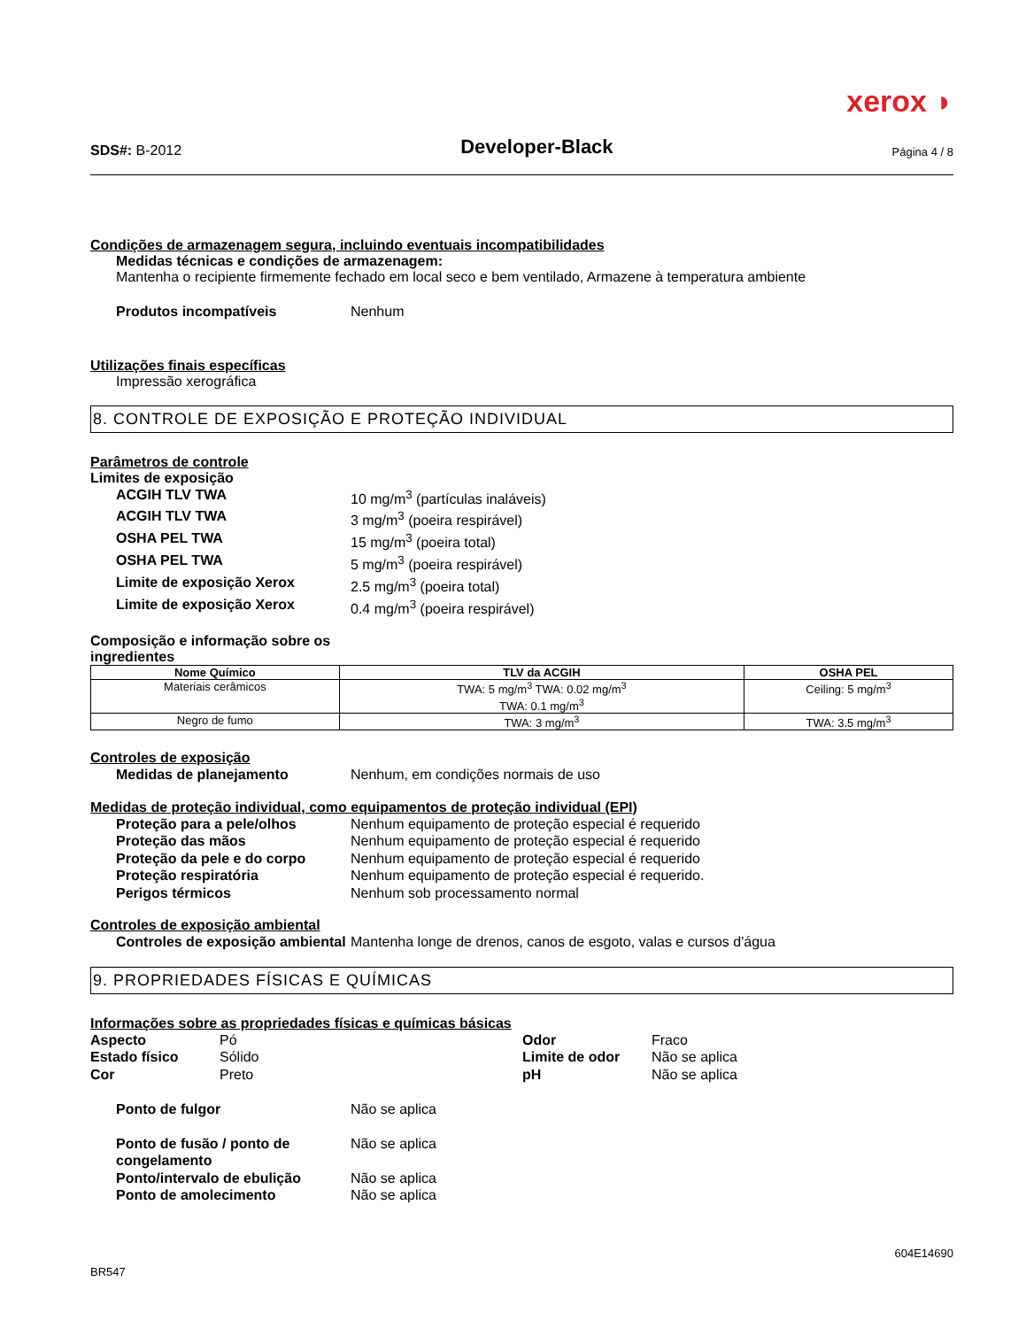xerox ◗
SDS#: B-2012
Developer-Black
Página 4 / 8
Condições de armazenagem segura, incluindo eventuais incompatibilidades
Medidas técnicas e condições de armazenagem:
Mantenha o recipiente firmemente fechado em local seco e bem ventilado, Armazene à temperatura ambiente
Produtos incompatíveis Nenhum
Utilizações finais específicas
Impressão xerográfica
8. CONTROLE DE EXPOSIÇÃO E PROTEÇÃO INDIVIDUAL
Parâmetros de controle
Limites de exposição
ACGIH TLV TWA 10 mg/m<sup>3</sup> (partículas inaláveis)
ACGIH TLV TWA 3 mg/m<sup>3</sup> (poeira respirável)
OSHA PEL TWA 15 mg/m<sup>3</sup> (poeira total)
OSHA PEL TWA 5 mg/m<sup>3</sup> (poeira respirável)
Limite de exposição Xerox 2.5 mg/m<sup>3</sup> (poeira total)
Limite de exposição Xerox 0.4 mg/m<sup>3</sup> (poeira respirável)
Composição e informação sobre os ingredientes
| Nome Químico | TLV da ACGIH | OSHA PEL |
| --- | --- | --- |
| Materiais cerâmicos | TWA: 5 mg/m<sup>3</sup> TWA: 0.02 mg/m<sup>3</sup> TWA: 0.1 mg/m<sup>3</sup> | Ceiling: 5 mg/m<sup>3</sup> |
| Negro de fumo | TWA: 3 mg/m<sup>3</sup> | TWA: 3.5 mg/m<sup>3</sup> |
Controles de exposição
Medidas de planejamento Nenhum, em condições normais de uso
Medidas de proteção individual, como equipamentos de proteção individual (EPI)
Proteção para a pele/olhos Nenhum equipamento de proteção especial é requerido
Proteção das mãos Nenhum equipamento de proteção especial é requerido
Proteção da pele e do corpo Nenhum equipamento de proteção especial é requerido
Proteção respiratória Nenhum equipamento de proteção especial é requerido.
Perigos térmicos Nenhum sob processamento normal
Controles de exposição ambiental
Controles de exposição ambiental
Mantenha longe de drenos, canos de esgoto, valas e cursos d'água
9. PROPRIEDADES FÍSICAS E QUÍMICAS
Informações sobre as propriedades físicas e químicas básicas
Aspecto Pó Odor Fraco
Estado físico Sólido Limite de odor Não se aplica
Cor Preto pH Não se aplica
Ponto de fulgor Não se aplica
Ponto de fusão / ponto de congelamento
Não se aplica
Ponto/intervalo de ebulição Não se aplica
Ponto de amolecimento Não se aplica
604E14690
BR547